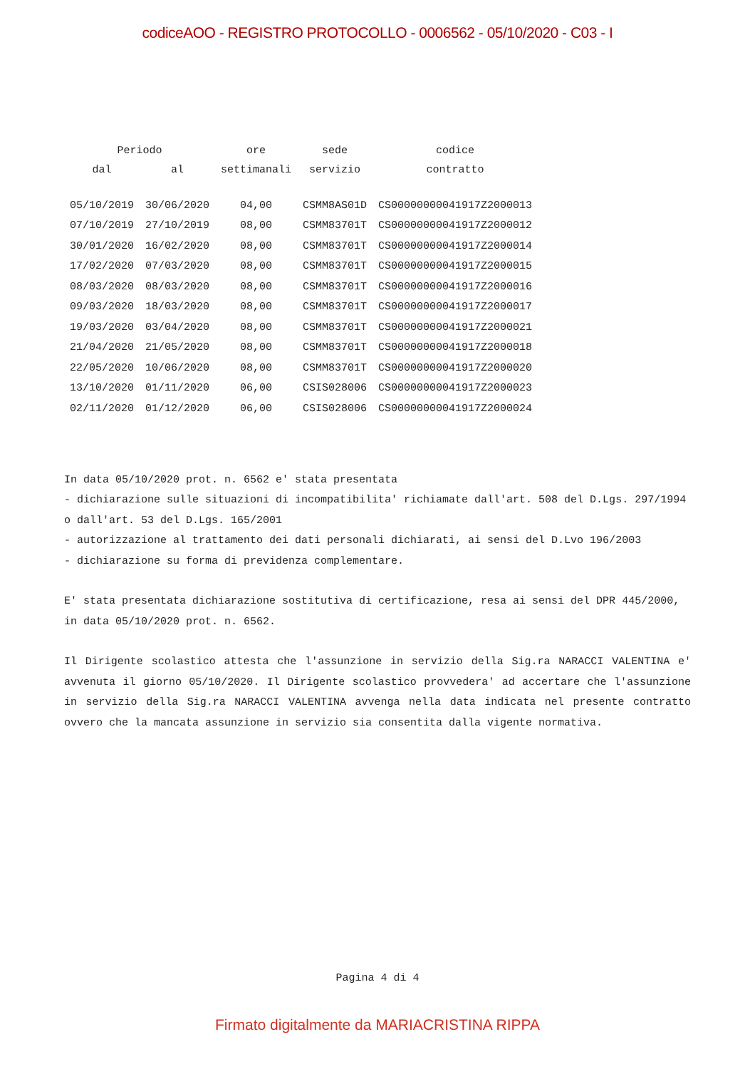codiceAOO - REGISTRO PROTOCOLLO - 0006562 - 05/10/2020 - C03 - I
| Periodo | | ore | sede | codice |
| --- | --- | --- | --- | --- |
| dal | al | settimanali | servizio | contratto |
| 05/10/2019 | 30/06/2020 | 04,00 | CSMM8AS01D | CS00000000041917Z2000013 |
| 07/10/2019 | 27/10/2019 | 08,00 | CSMM83701T | CS00000000041917Z2000012 |
| 30/01/2020 | 16/02/2020 | 08,00 | CSMM83701T | CS00000000041917Z2000014 |
| 17/02/2020 | 07/03/2020 | 08,00 | CSMM83701T | CS00000000041917Z2000015 |
| 08/03/2020 | 08/03/2020 | 08,00 | CSMM83701T | CS00000000041917Z2000016 |
| 09/03/2020 | 18/03/2020 | 08,00 | CSMM83701T | CS00000000041917Z2000017 |
| 19/03/2020 | 03/04/2020 | 08,00 | CSMM83701T | CS00000000041917Z2000021 |
| 21/04/2020 | 21/05/2020 | 08,00 | CSMM83701T | CS00000000041917Z2000018 |
| 22/05/2020 | 10/06/2020 | 08,00 | CSMM83701T | CS00000000041917Z2000020 |
| 13/10/2020 | 01/11/2020 | 06,00 | CSIS028006 | CS00000000041917Z2000023 |
| 02/11/2020 | 01/12/2020 | 06,00 | CSIS028006 | CS00000000041917Z2000024 |
In data 05/10/2020 prot. n. 6562 e' stata presentata
- dichiarazione sulle situazioni di incompatibilita' richiamate dall'art. 508 del D.Lgs. 297/1994 o dall'art. 53 del D.Lgs. 165/2001
- autorizzazione al trattamento dei dati personali dichiarati, ai sensi del D.Lvo 196/2003
- dichiarazione su forma di previdenza complementare.
E' stata presentata dichiarazione sostitutiva di certificazione, resa ai sensi del DPR 445/2000, in data 05/10/2020 prot. n. 6562.
Il Dirigente scolastico attesta che l'assunzione in servizio della Sig.ra NARACCI VALENTINA e' avvenuta il giorno 05/10/2020. Il Dirigente scolastico provvedera' ad accertare che l'assunzione in servizio della Sig.ra NARACCI VALENTINA avvenga nella data indicata nel presente contratto ovvero che la mancata assunzione in servizio sia consentita dalla vigente normativa.
Pagina 4 di 4
Firmato digitalmente da MARIACRISTINA RIPPA